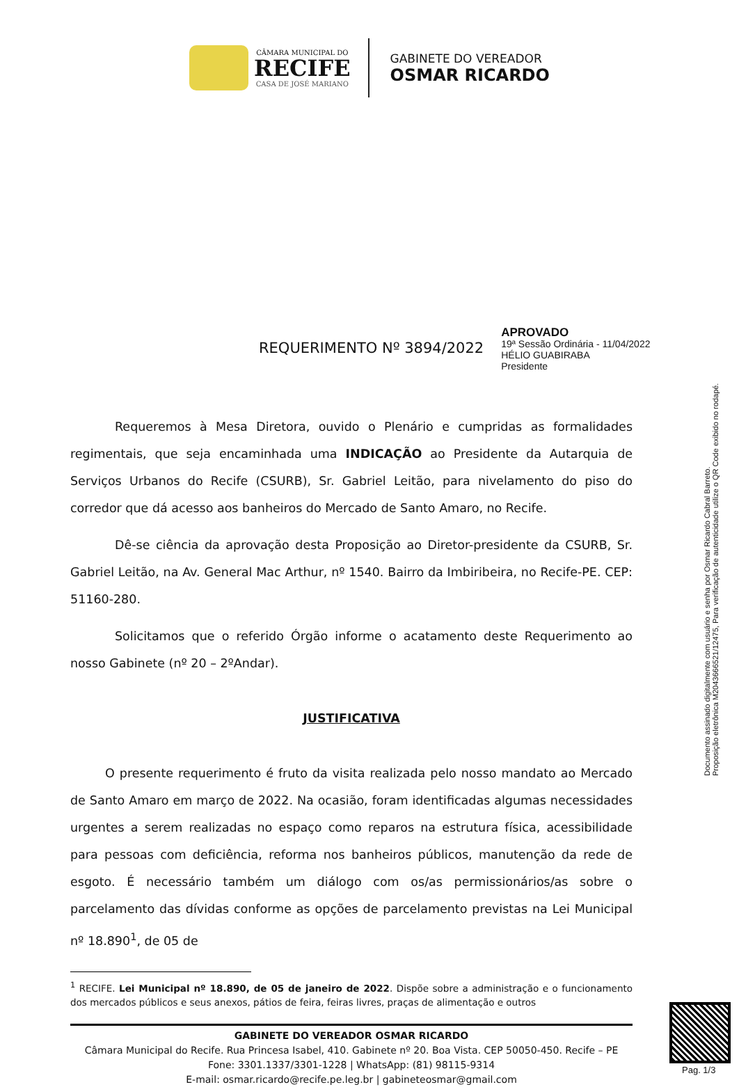CÂMARA MUNICIPAL DO
RECIFE
CASA DE JOSÉ MARIANO
GABINETE DO VEREADOR
OSMAR RICARDO
REQUERIMENTO Nº 3894/2022
APROVADO
19ª Sessão Ordinária - 11/04/2022
HÉLIO GUABIRABA
Presidente
Requeremos à Mesa Diretora, ouvido o Plenário e cumpridas as formalidades regimentais, que seja encaminhada uma INDICAÇÃO ao Presidente da Autarquia de Serviços Urbanos do Recife (CSURB), Sr. Gabriel Leitão, para nivelamento do piso do corredor que dá acesso aos banheiros do Mercado de Santo Amaro, no Recife.
Dê-se ciência da aprovação desta Proposição ao Diretor-presidente da CSURB, Sr. Gabriel Leitão, na Av. General Mac Arthur, nº 1540. Bairro da Imbiribeira, no Recife-PE. CEP: 51160-280.
Solicitamos que o referido Órgão informe o acatamento deste Requerimento ao nosso Gabinete (nº 20 – 2ºAndar).
JUSTIFICATIVA
O presente requerimento é fruto da visita realizada pelo nosso mandato ao Mercado de Santo Amaro em março de 2022. Na ocasião, foram identificadas algumas necessidades urgentes a serem realizadas no espaço como reparos na estrutura física, acessibilidade para pessoas com deficiência, reforma nos banheiros públicos, manutenção da rede de esgoto. É necessário também um diálogo com os/as permissionários/as sobre o parcelamento das dívidas conforme as opções de parcelamento previstas na Lei Municipal nº 18.890<sup>1</sup>, de 05 de
<sup>1</sup> RECIFE. Lei Municipal nº 18.890, de 05 de janeiro de 2022. Dispõe sobre a administração e o funcionamento dos mercados públicos e seus anexos, pátios de feira, feiras livres, praças de alimentação e outros
GABINETE DO VEREADOR OSMAR RICARDO
Câmara Municipal do Recife. Rua Princesa Isabel, 410. Gabinete nº 20. Boa Vista. CEP 50050-450. Recife – PE
Fone: 3301.1337/3301-1228 | WhatsApp: (81) 98115-9314
E-mail: osmar.ricardo@recife.pe.leg.br | gabineteosmar@gmail.com
Documento assinado digitalmente com usuário e senha por Osmar Ricardo Cabral Barreto.
Proposição eletrônica M2043666521/12475, Para verificação de autenticidade utilize o QR Code exibido no rodapé.
Pag. 1/3